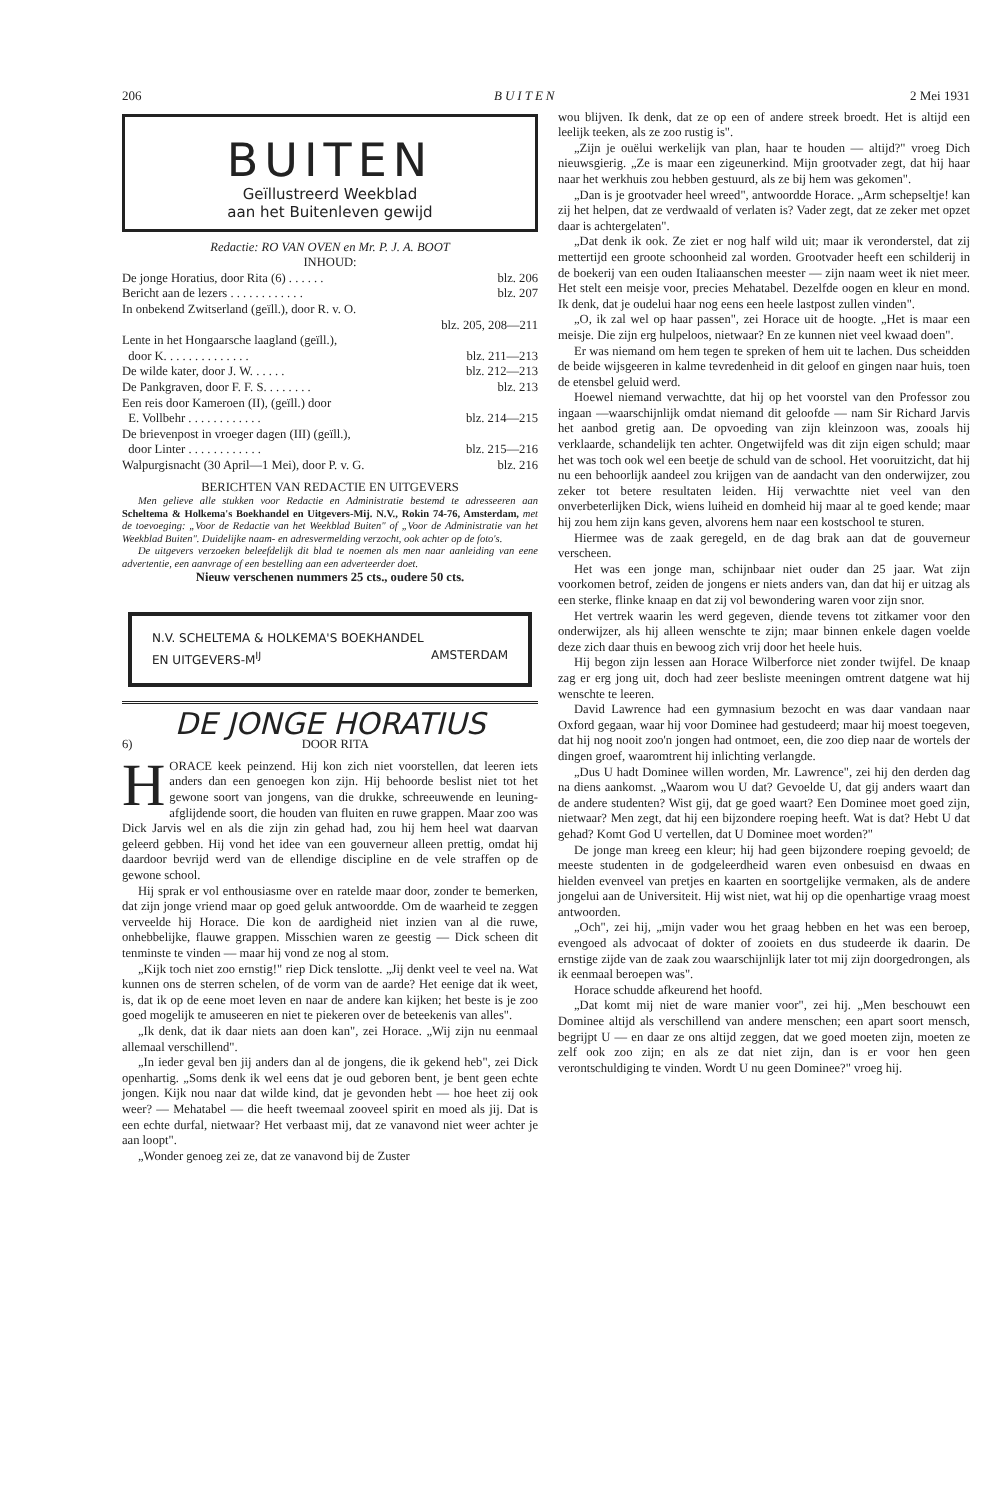206 BUITEN 2 Mei 1931
BUITEN
Geïllustreerd Weekblad
aan het Buitenleven gewijd
Redactie: RO VAN OVEN en Mr. P. J. A. BOOT
INHOUD:
De jonge Horatius, door Rita (6) . . . . . . blz. 206
Bericht aan de lezers . . . . . . . . . . . . blz. 207
In onbekend Zwitserland (geïll.), door R. v. O.
blz. 205, 208—211
Lente in het Hongaarsche laagland (geïll.),
door K. . . . . . . . . . . . . . blz. 211—213
De wilde kater, door J. W. . . . . . blz. 212—213
De Pankgraven, door F. F. S. . . . . . . . blz. 213
Een reis door Kameroen (II), (geïll.) door
E. Vollbehr . . . . . . . . . . . . blz. 214—215
De brievenpost in vroeger dagen (III) (geïll.),
door Linter . . . . . . . . . . . . blz. 215—216
Walpurgisnacht (30 April—1 Mei), door P. v. G. blz. 216
BERICHTEN VAN REDACTIE EN UITGEVERS
Men gelieve alle stukken voor Redactie en Administratie bestemd te adresseeren aan Scheltema & Holkema's Boekhandel en Uitgevers-Mij. N.V., Rokin 74-76, Amsterdam, met de toevoeging: „Voor de Redactie van het Weekblad Buiten" of „Voor de Administratie van het Weekblad Buiten". Duidelijke naam- en adresvermelding verzocht, ook achter op de foto's.
De uitgevers verzoeken beleefdelijk dit blad te noemen als men naar aanleiding van eene advertentie, een aanvrage of een bestelling aan een adverteerder doet.
Nieuw verschenen nummers 25 cts., oudere 50 cts.
N.V. SCHELTEMA & HOLKEMA'S BOEKHANDEL
EN UITGEVERS-M<sup>IJ</sup> AMSTERDAM
DE JONGE HORATIUS
6) DOOR RITA
HORACE keek peinzend. Hij kon zich niet voorstellen, dat leeren iets anders dan een genoegen kon zijn. Hij behoorde beslist niet tot het gewone soort van jongens, van die drukke, schreeuwende en leuning-afglijdende soort, die houden van fluiten en ruwe grappen. Maar zoo was Dick Jarvis wel en als die zijn zin gehad had, zou hij hem heel wat daarvan geleerd gebben. Hij vond het idee van een gouverneur alleen prettig, omdat hij daardoor bevrijd werd van de ellendige discipline en de vele straffen op de gewone school.
Hij sprak er vol enthousiasme over en ratelde maar door, zonder te bemerken, dat zijn jonge vriend maar op goed geluk antwoordde. Om de waarheid te zeggen verveelde hij Horace. Die kon de aardigheid niet inzien van al die ruwe, onhebbelijke, flauwe grappen. Misschien waren ze geestig — Dick scheen dit tenminste te vinden — maar hij vond ze nog al stom.
„Kijk toch niet zoo ernstig!" riep Dick tenslotte. „Jij denkt veel te veel na. Wat kunnen ons de sterren schelen, of de vorm van de aarde? Het eenige dat ik weet, is, dat ik op de eene moet leven en naar de andere kan kijken; het beste is je zoo goed mogelijk te amuseeren en niet te piekeren over de beteekenis van alles".
„Ik denk, dat ik daar niets aan doen kan", zei Horace. „Wij zijn nu eenmaal allemaal verschillend".
„In ieder geval ben jij anders dan al de jongens, die ik gekend heb", zei Dick openhartig. „Soms denk ik wel eens dat je oud geboren bent, je bent geen echte jongen. Kijk nou naar dat wilde kind, dat je gevonden hebt — hoe heet zij ook weer? — Mehatabel — die heeft tweemaal zooveel spirit en moed als jij. Dat is een echte durfal, nietwaar? Het verbaast mij, dat ze vanavond niet weer achter je aan loopt".
„Wonder genoeg zei ze, dat ze vanavond bij de Zuster
wou blijven. Ik denk, dat ze op een of andere streek broedt. Het is altijd een leelijk teeken, als ze zoo rustig is".
„Zijn je ouëlui werkelijk van plan, haar te houden — altijd?" vroeg Dich nieuwsgierig. „Ze is maar een zigeunerkind. Mijn grootvader zegt, dat hij haar naar het werkhuis zou hebben gestuurd, als ze bij hem was gekomen".
„Dan is je grootvader heel wreed", antwoordde Horace. „Arm schepseltje! kan zij het helpen, dat ze verdwaald of verlaten is? Vader zegt, dat ze zeker met opzet daar is achtergelaten".
„Dat denk ik ook. Ze ziet er nog half wild uit; maar ik veronderstel, dat zij mettertijd een groote schoonheid zal worden. Grootvader heeft een schilderij in de boekerij van een ouden Italiaanschen meester — zijn naam weet ik niet meer. Het stelt een meisje voor, precies Mehatabel. Dezelfde oogen en kleur en mond. Ik denk, dat je oudelui haar nog eens een heele lastpost zullen vinden".
„O, ik zal wel op haar passen", zei Horace uit de hoogte. „Het is maar een meisje. Die zijn erg hulpeloos, nietwaar? En ze kunnen niet veel kwaad doen".
Er was niemand om hem tegen te spreken of hem uit te lachen. Dus scheidden de beide wijsgeeren in kalme tevredenheid in dit geloof en gingen naar huis, toen de etensbel geluid werd.
Hoewel niemand verwachtte, dat hij op het voorstel van den Professor zou ingaan —waarschijnlijk omdat niemand dit geloofde — nam Sir Richard Jarvis het aanbod gretig aan. De opvoeding van zijn kleinzoon was, zooals hij verklaarde, schandelijk ten achter. Ongetwijfeld was dit zijn eigen schuld; maar het was toch ook wel een beetje de schuld van de school. Het vooruitzicht, dat hij nu een behoorlijk aandeel zou krijgen van de aandacht van den onderwijzer, zou zeker tot betere resultaten leiden. Hij verwachtte niet veel van den onverbeterlijken Dick, wiens luiheid en domheid hij maar al te goed kende; maar hij zou hem zijn kans geven, alvorens hem naar een kostschool te sturen.
Hiermee was de zaak geregeld, en de dag brak aan dat de gouverneur verscheen.
Het was een jonge man, schijnbaar niet ouder dan 25 jaar. Wat zijn voorkomen betrof, zeiden de jongens er niets anders van, dan dat hij er uitzag als een sterke, flinke knaap en dat zij vol bewondering waren voor zijn snor.
Het vertrek waarin les werd gegeven, diende tevens tot zitkamer voor den onderwijzer, als hij alleen wenschte te zijn; maar binnen enkele dagen voelde deze zich daar thuis en bewoog zich vrij door het heele huis.
Hij begon zijn lessen aan Horace Wilberforce niet zonder twijfel. De knaap zag er erg jong uit, doch had zeer besliste meeningen omtrent datgene wat hij wenschte te leeren.
David Lawrence had een gymnasium bezocht en was daar vandaan naar Oxford gegaan, waar hij voor Dominee had gestudeerd; maar hij moest toegeven, dat hij nog nooit zoo'n jongen had ontmoet, een, die zoo diep naar de wortels der dingen groef, waaromtrent hij inlichting verlangde.
„Dus U hadt Dominee willen worden, Mr. Lawrence", zei hij den derden dag na diens aankomst. „Waarom wou U dat? Gevoelde U, dat gij anders waart dan de andere studenten? Wist gij, dat ge goed waart? Een Dominee moet goed zijn, nietwaar? Men zegt, dat hij een bijzondere roeping heeft. Wat is dat? Hebt U dat gehad? Komt God U vertellen, dat U Dominee moet worden?"
De jonge man kreeg een kleur; hij had geen bijzondere roeping gevoeld; de meeste studenten in de godgeleerdheid waren even onbesuisd en dwaas en hielden evenveel van pretjes en kaarten en soortgelijke vermaken, als de andere jongelui aan de Universiteit. Hij wist niet, wat hij op die openhartige vraag moest antwoorden.
„Och", zei hij, „mijn vader wou het graag hebben en het was een beroep, evengoed als advocaat of dokter of zooiets en dus studeerde ik daarin. De ernstige zijde van de zaak zou waarschijnlijk later tot mij zijn doorgedrongen, als ik eenmaal beroepen was".
Horace schudde afkeurend het hoofd.
„Dat komt mij niet de ware manier voor", zei hij. „Men beschouwt een Dominee altijd als verschillend van andere menschen; een apart soort mensch, begrijpt U — en daar ze ons altijd zeggen, dat we goed moeten zijn, moeten ze zelf ook zoo zijn; en als ze dat niet zijn, dan is er voor hen geen verontschuldiging te vinden. Wordt U nu geen Dominee?" vroeg hij.